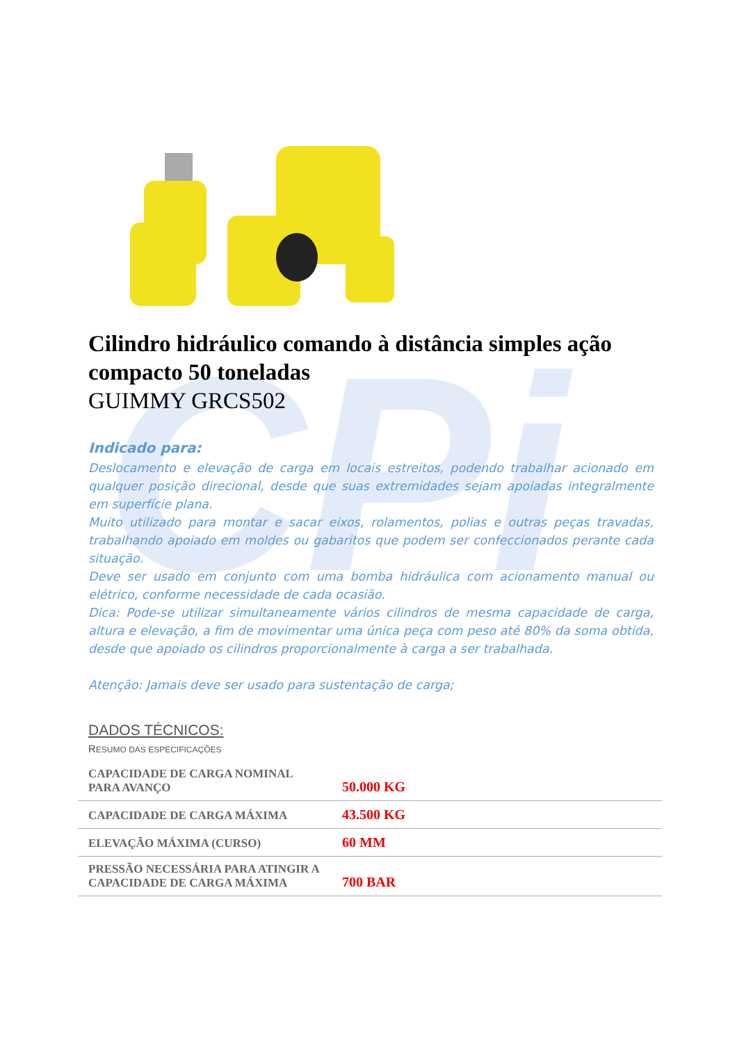CPi
Cilindro hidráulico comando à distância simples ação compacto 50 toneladas
GUIMMY GRCS502
Indicado para:
Deslocamento e elevação de carga em locais estreitos, podendo trabalhar acionado em qualquer posição direcional, desde que suas extremidades sejam apoiadas integralmente em superfície plana.
Muito utilizado para montar e sacar eixos, rolamentos, polias e outras peças travadas, trabalhando apoiado em moldes ou gabaritos que podem ser confeccionados perante cada situação.
Deve ser usado em conjunto com uma bomba hidráulica com acionamento manual ou elétrico, conforme necessidade de cada ocasião.
Dica: Pode-se utilizar simultaneamente vários cilindros de mesma capacidade de carga, altura e elevação, a fim de movimentar uma única peça com peso até 80% da soma obtida, desde que apoiado os cilindros proporcionalmente à carga a ser trabalhada.
Atenção: Jamais deve ser usado para sustentação de carga;
DADOS TÉCNICOS:
RESUMO DAS ESPECIFICAÇÕES
| CAPACIDADE DE CARGA NOMINAL PARA AVANÇO | 50.000 KG |
| CAPACIDADE DE CARGA MÁXIMA | 43.500 KG |
| ELEVAÇÃO MÁXIMA (CURSO) | 60 MM |
| PRESSÃO NECESSÁRIA PARA ATINGIR A CAPACIDADE DE CARGA MÁXIMA | 700 BAR |